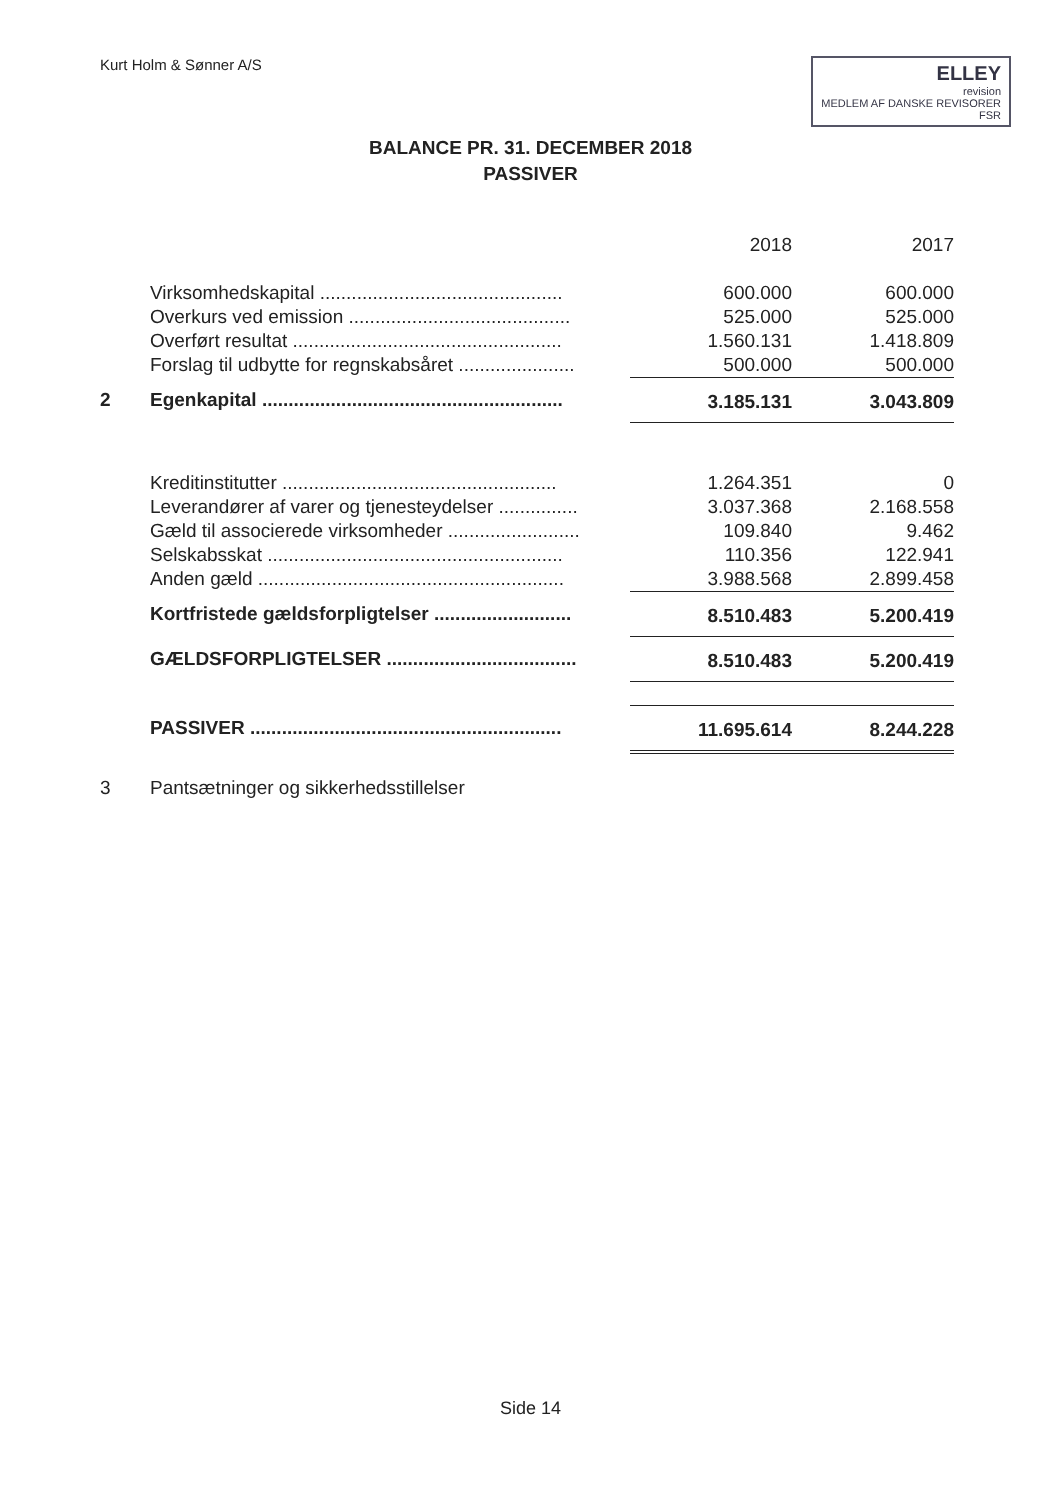Kurt Holm & Sønner A/S
ELLEY
revision
MEDLEM AF DANSKE REVISORER
FSR
BALANCE PR. 31. DECEMBER 2018
PASSIVER
| | | 2018 | 2017 |
| --- | --- | --- | --- |
| | Virksomhedskapital .............................................. | 600.000 | 600.000 |
| | Overkurs ved emission .......................................... | 525.000 | 525.000 |
| | Overført resultat ................................................... | 1.560.131 | 1.418.809 |
| | Forslag til udbytte for regnskabsåret ...................... | 500.000 | 500.000 |
| 2 | Egenkapital ......................................................... | 3.185.131 | 3.043.809 |
| | Kreditinstitutter .................................................... | 1.264.351 | 0 |
| | Leverandører af varer og tjenesteydelser ............... | 3.037.368 | 2.168.558 |
| | Gæld til associerede virksomheder ......................... | 109.840 | 9.462 |
| | Selskabsskat ........................................................ | 110.356 | 122.941 |
| | Anden gæld .......................................................... | 3.988.568 | 2.899.458 |
| | Kortfristede gældsforpligtelser .......................... | 8.510.483 | 5.200.419 |
| | GÆLDSFORPLIGTELSER .................................... | 8.510.483 | 5.200.419 |
| | PASSIVER ........................................................... | 11.695.614 | 8.244.228 |
| 3 | Pantsætninger og sikkerhedsstillelser | | |
Side 14